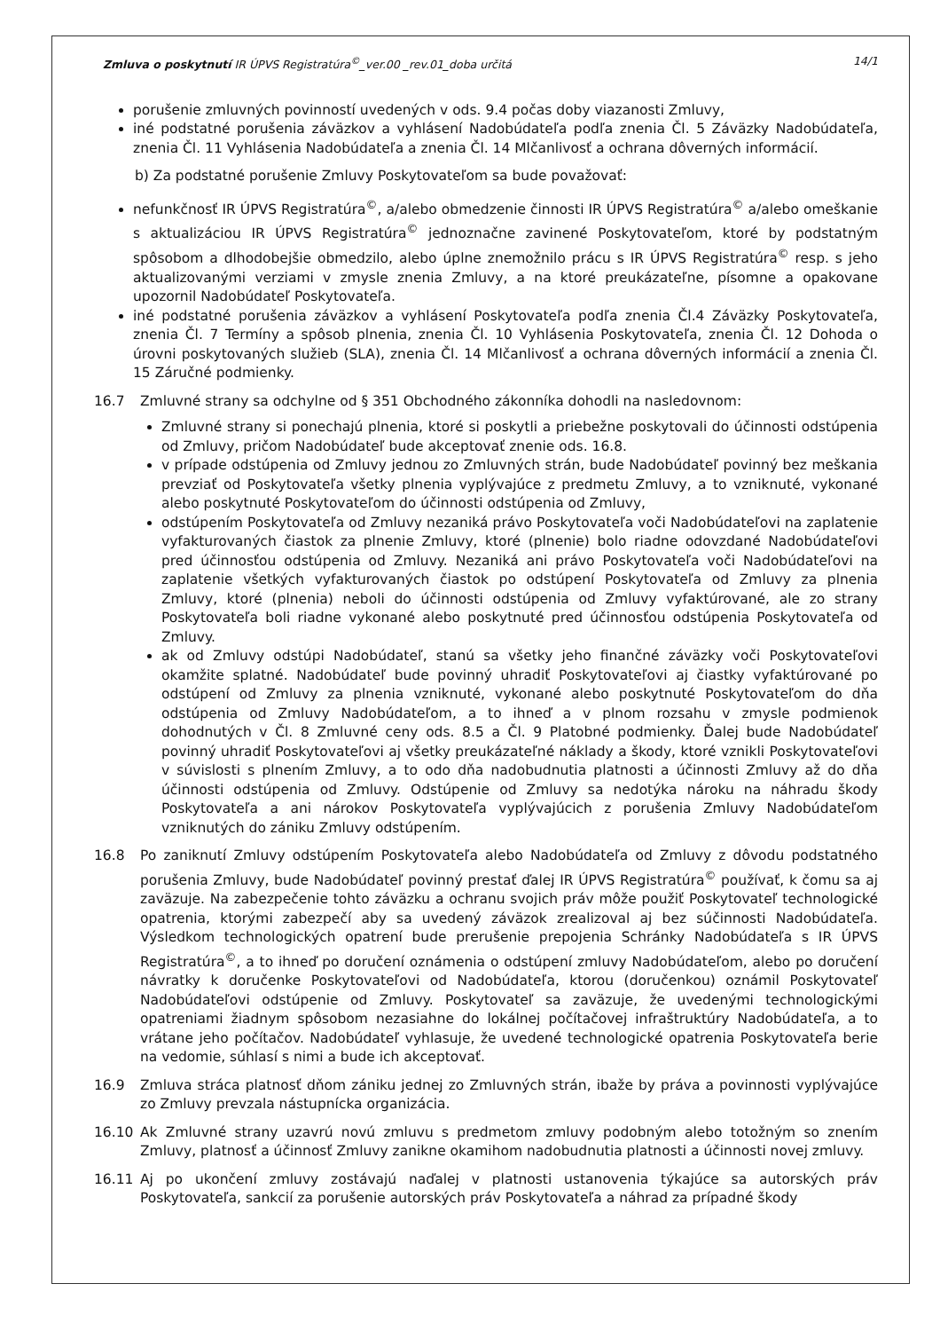Zmluva o poskytnutí IR ÚPVS Registratúra<sup>©</sup>_ver.00 _rev.01_doba určitá 14/1
porušenie zmluvných povinností uvedených v ods. 9.4 počas doby viazanosti Zmluvy,
iné podstatné porušenia záväzkov a vyhlásení Nadobúdateľa podľa znenia Čl. 5 Záväzky Nadobúdateľa, znenia Čl. 11 Vyhlásenia Nadobúdateľa a znenia Čl. 14 Mlčanlivosť a ochrana dôverných informácií.
b) Za podstatné porušenie Zmluvy Poskytovateľom sa bude považovať:
nefunkčnosť IR ÚPVS Registratúra<sup>©</sup>, a/alebo obmedzenie činnosti IR ÚPVS Registratúra<sup>©</sup> a/alebo omeškanie s aktualizáciou IR ÚPVS Registratúra<sup>©</sup> jednoznačne zavinené Poskytovateľom, ktoré by podstatným spôsobom a dlhodobejšie obmedzilo, alebo úplne znemožnilo prácu s IR ÚPVS Registratúra<sup>©</sup> resp. s jeho aktualizovanými verziami v zmysle znenia Zmluvy, a na ktoré preukázateľne, písomne a opakovane upozornil Nadobúdateľ Poskytovateľa.
iné podstatné porušenia záväzkov a vyhlásení Poskytovateľa podľa znenia Čl.4 Záväzky Poskytovateľa, znenia Čl. 7 Termíny a spôsob plnenia, znenia Čl. 10 Vyhlásenia Poskytovateľa, znenia Čl. 12 Dohoda o úrovni poskytovaných služieb (SLA), znenia Čl. 14 Mlčanlivosť a ochrana dôverných informácií a znenia Čl. 15 Záručné podmienky.
16.7 Zmluvné strany sa odchylne od § 351 Obchodného zákonníka dohodli na nasledovnom:
Zmluvné strany si ponechajú plnenia, ktoré si poskytli a priebežne poskytovali do účinnosti odstúpenia od Zmluvy, pričom Nadobúdateľ bude akceptovať znenie ods. 16.8.
v prípade odstúpenia od Zmluvy jednou zo Zmluvných strán, bude Nadobúdateľ povinný bez meškania prevziať od Poskytovateľa všetky plnenia vyplývajúce z predmetu Zmluvy, a to vzniknuté, vykonané alebo poskytnuté Poskytovateľom do účinnosti odstúpenia od Zmluvy,
odstúpením Poskytovateľa od Zmluvy nezaniká právo Poskytovateľa voči Nadobúdateľovi na zaplatenie vyfakturovaných čiastok za plnenie Zmluvy, ktoré (plnenie) bolo riadne odovzdané Nadobúdateľovi pred účinnosťou odstúpenia od Zmluvy. Nezaniká ani právo Poskytovateľa voči Nadobúdateľovi na zaplatenie všetkých vyfakturovaných čiastok po odstúpení Poskytovateľa od Zmluvy za plnenia Zmluvy, ktoré (plnenia) neboli do účinnosti odstúpenia od Zmluvy vyfaktúrované, ale zo strany Poskytovateľa boli riadne vykonané alebo poskytnuté pred účinnosťou odstúpenia Poskytovateľa od Zmluvy.
ak od Zmluvy odstúpi Nadobúdateľ, stanú sa všetky jeho finančné záväzky voči Poskytovateľovi okamžite splatné. Nadobúdateľ bude povinný uhradiť Poskytovateľovi aj čiastky vyfaktúrované po odstúpení od Zmluvy za plnenia vzniknuté, vykonané alebo poskytnuté Poskytovateľom do dňa odstúpenia od Zmluvy Nadobúdateľom, a to ihneď a v plnom rozsahu v zmysle podmienok dohodnutých v Čl. 8 Zmluvné ceny ods. 8.5 a Čl. 9 Platobné podmienky. Ďalej bude Nadobúdateľ povinný uhradiť Poskytovateľovi aj všetky preukázateľné náklady a škody, ktoré vznikli Poskytovateľovi v súvislosti s plnením Zmluvy, a to odo dňa nadobudnutia platnosti a účinnosti Zmluvy až do dňa účinnosti odstúpenia od Zmluvy. Odstúpenie od Zmluvy sa nedotýka nároku na náhradu škody Poskytovateľa a ani nárokov Poskytovateľa vyplývajúcich z porušenia Zmluvy Nadobúdateľom vzniknutých do zániku Zmluvy odstúpením.
16.8 Po zaniknutí Zmluvy odstúpením Poskytovateľa alebo Nadobúdateľa od Zmluvy z dôvodu podstatného porušenia Zmluvy, bude Nadobúdateľ povinný prestať ďalej IR ÚPVS Registratúra<sup>©</sup> používať, k čomu sa aj zaväzuje. Na zabezpečenie tohto záväzku a ochranu svojich práv môže použiť Poskytovateľ technologické opatrenia, ktorými zabezpečí aby sa uvedený záväzok zrealizoval aj bez súčinnosti Nadobúdateľa. Výsledkom technologických opatrení bude prerušenie prepojenia Schránky Nadobúdateľa s IR ÚPVS Registratúra<sup>©</sup>, a to ihneď po doručení oznámenia o odstúpení zmluvy Nadobúdateľom, alebo po doručení návratky k doručenke Poskytovateľovi od Nadobúdateľa, ktorou (doručenkou) oznámil Poskytovateľ Nadobúdateľovi odstúpenie od Zmluvy. Poskytovateľ sa zaväzuje, že uvedenými technologickými opatreniami žiadnym spôsobom nezasiahne do lokálnej počítačovej infraštruktúry Nadobúdateľa, a to vrátane jeho počítačov. Nadobúdateľ vyhlasuje, že uvedené technologické opatrenia Poskytovateľa berie na vedomie, súhlasí s nimi a bude ich akceptovať.
16.9 Zmluva stráca platnosť dňom zániku jednej zo Zmluvných strán, ibaže by práva a povinnosti vyplývajúce zo Zmluvy prevzala nástupnícka organizácia.
16.10 Ak Zmluvné strany uzavrú novú zmluvu s predmetom zmluvy podobným alebo totožným so znením Zmluvy, platnosť a účinnosť Zmluvy zanikne okamihom nadobudnutia platnosti a účinnosti novej zmluvy.
16.11 Aj po ukončení zmluvy zostávajú naďalej v platnosti ustanovenia týkajúce sa autorských práv Poskytovateľa, sankcií za porušenie autorských práv Poskytovateľa a náhrad za prípadné škody